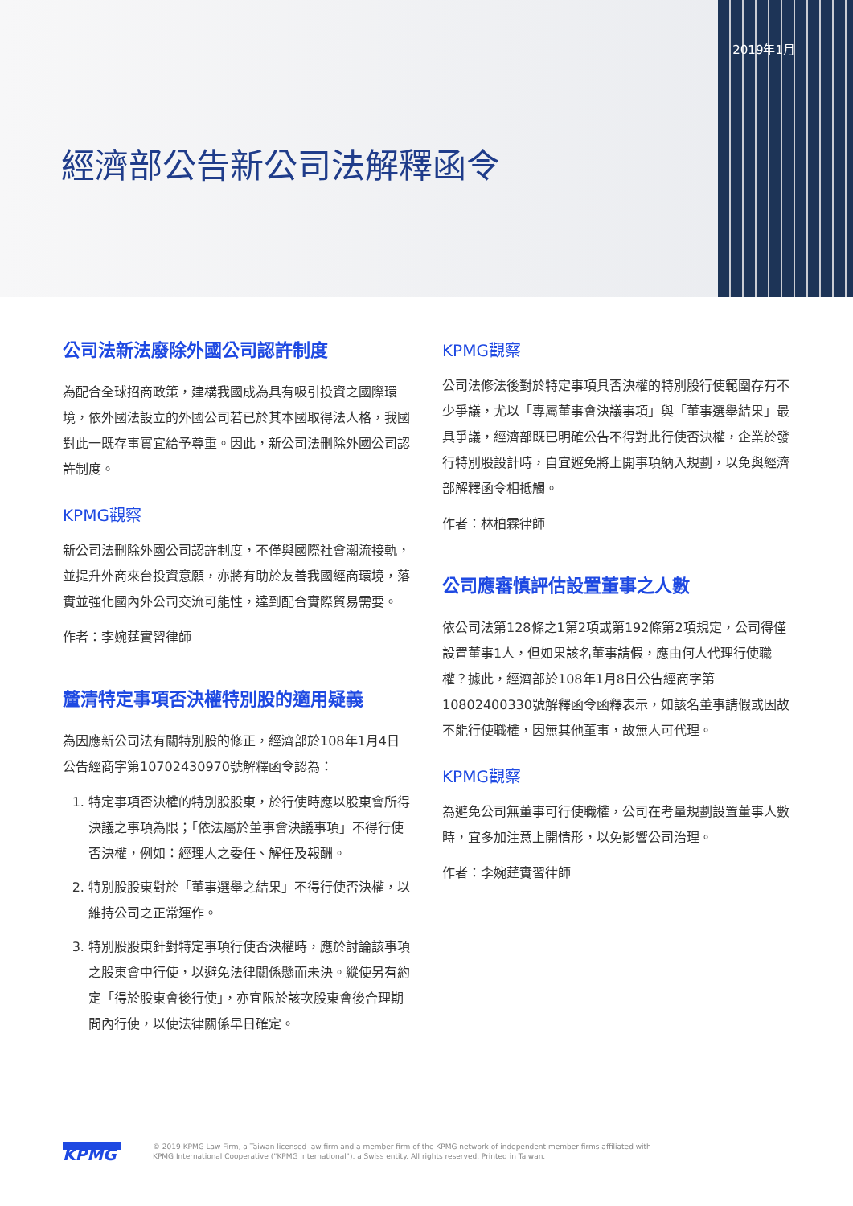2019年1月
經濟部公告新公司法解釋函令
公司法新法廢除外國公司認許制度
為配合全球招商政策，建構我國成為具有吸引投資之國際環境，依外國法設立的外國公司若已於其本國取得法人格，我國對此一既存事實宜給予尊重。因此，新公司法刪除外國公司認許制度。
KPMG觀察
新公司法刪除外國公司認許制度，不僅與國際社會潮流接軌，並提升外商來台投資意願，亦將有助於友善我國經商環境，落實並強化國內外公司交流可能性，達到配合實際貿易需要。
作者：李婉莛實習律師
釐清特定事項否決權特別股的適用疑義
為因應新公司法有關特別股的修正，經濟部於108年1月4日公告經商字第10702430970號解釋函令認為：
1. 特定事項否決權的特別股股東，於行使時應以股東會所得決議之事項為限；「依法屬於董事會決議事項」不得行使否決權，例如：經理人之委任、解任及報酬。
2. 特別股股東對於「董事選舉之結果」不得行使否決權，以維持公司之正常運作。
3. 特別股股東針對特定事項行使否決權時，應於討論該事項之股東會中行使，以避免法律關係懸而未決。縱使另有約定「得於股東會後行使」，亦宜限於該次股東會後合理期間內行使，以使法律關係早日確定。
KPMG觀察
公司法修法後對於特定事項具否決權的特別股行使範圍存有不少爭議，尤以「專屬董事會決議事項」與「董事選舉結果」最具爭議，經濟部既已明確公告不得對此行使否決權，企業於發行特別股設計時，自宜避免將上開事項納入規劃，以免與經濟部解釋函令相抵觸。
作者：林柏霖律師
公司應審慎評估設置董事之人數
依公司法第128條之1第2項或第192條第2項規定，公司得僅設置董事1人，但如果該名董事請假，應由何人代理行使職權？據此，經濟部於108年1月8日公告經商字第10802400330號解釋函令函釋表示，如該名董事請假或因故不能行使職權，因無其他董事，故無人可代理。
KPMG觀察
為避免公司無董事可行使職權，公司在考量規劃設置董事人數時，宜多加注意上開情形，以免影響公司治理。
作者：李婉莛實習律師
KPMG
© 2019 KPMG Law Firm, a Taiwan licensed law firm and a member firm of the KPMG network of independent member firms affiliated with
KPMG International Cooperative ("KPMG International"), a Swiss entity. All rights reserved. Printed in Taiwan.